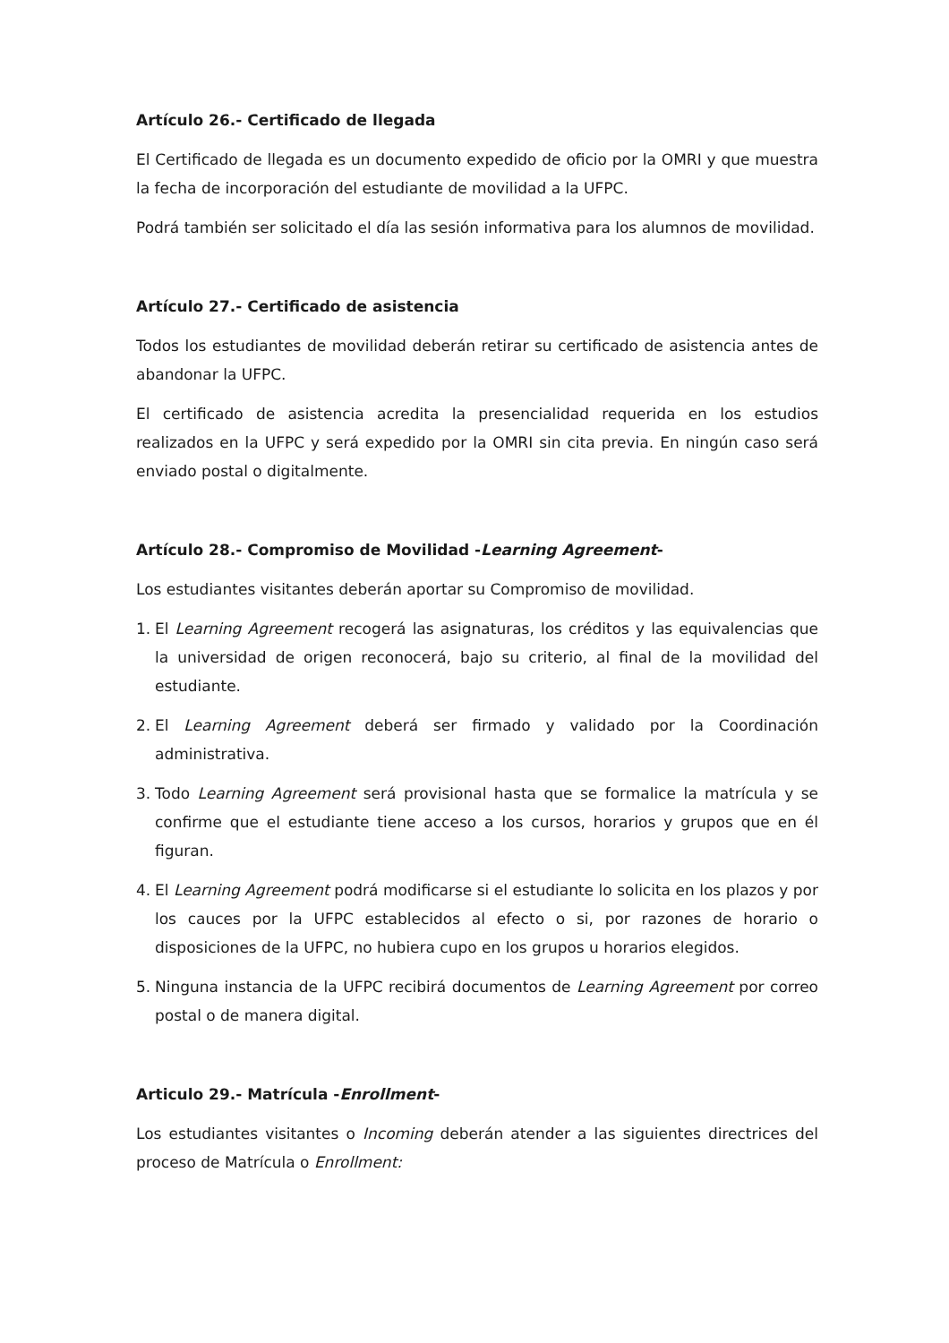Artículo 26.- Certificado de llegada
El Certificado de llegada es un documento expedido de oficio por la OMRI y que muestra la fecha de incorporación del estudiante de movilidad a la UFPC.
Podrá también ser solicitado el día las sesión informativa para los alumnos de movilidad.
Artículo 27.- Certificado de asistencia
Todos los estudiantes de movilidad deberán retirar su certificado de asistencia antes de abandonar la UFPC.
El certificado de asistencia acredita la presencialidad requerida en los estudios realizados en la UFPC y será expedido por la OMRI sin cita previa. En ningún caso será enviado postal o digitalmente.
Artículo 28.- Compromiso de Movilidad -Learning Agreement-
Los estudiantes visitantes deberán aportar su Compromiso de movilidad.
1. El Learning Agreement recogerá las asignaturas, los créditos y las equivalencias que la universidad de origen reconocerá, bajo su criterio, al final de la movilidad del estudiante.
2. El Learning Agreement deberá ser firmado y validado por la Coordinación administrativa.
3. Todo Learning Agreement será provisional hasta que se formalice la matrícula y se confirme que el estudiante tiene acceso a los cursos, horarios y grupos que en él figuran.
4. El Learning Agreement podrá modificarse si el estudiante lo solicita en los plazos y por los cauces por la UFPC establecidos al efecto o si, por razones de horario o disposiciones de la UFPC, no hubiera cupo en los grupos u horarios elegidos.
5. Ninguna instancia de la UFPC recibirá documentos de Learning Agreement por correo postal o de manera digital.
Articulo 29.- Matrícula -Enrollment-
Los estudiantes visitantes o Incoming deberán atender a las siguientes directrices del proceso de Matrícula o Enrollment: